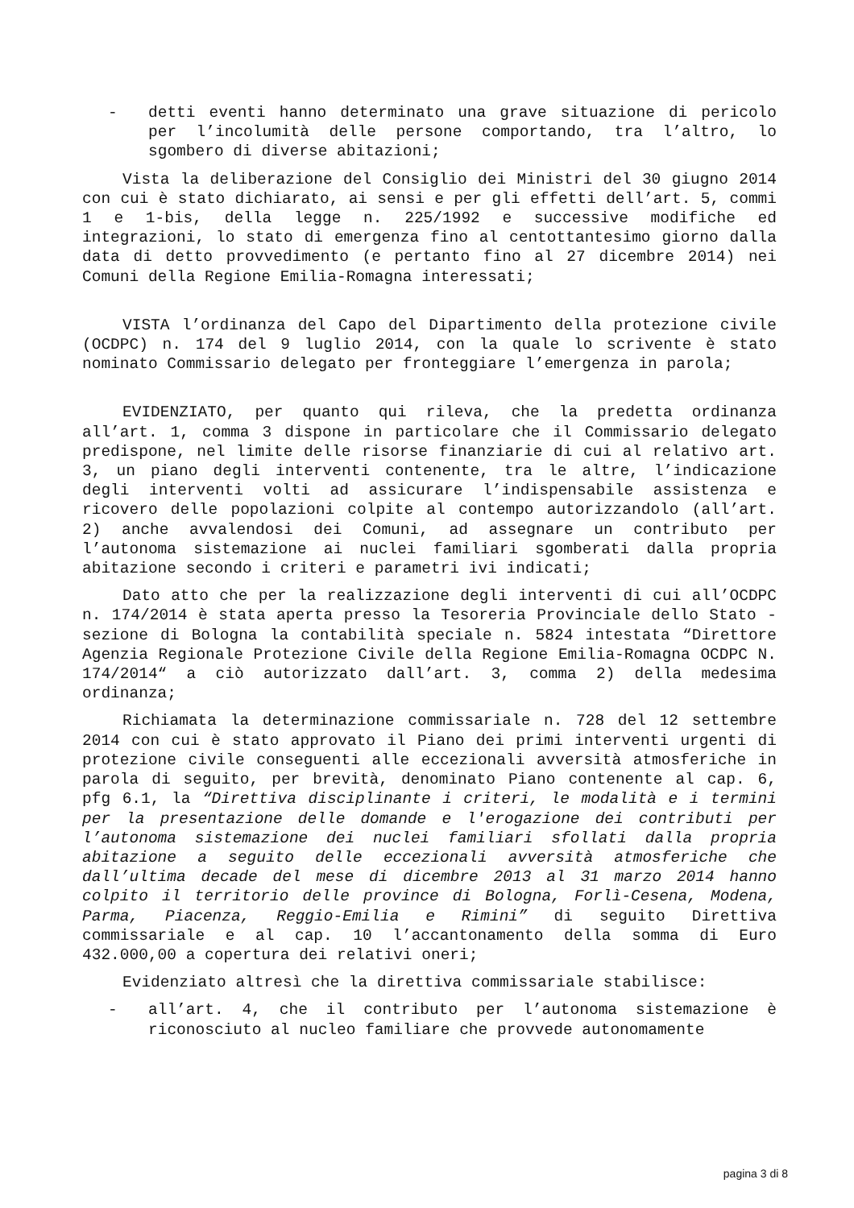- detti eventi hanno determinato una grave situazione di pericolo per l’incolumità delle persone comportando, tra l’altro, lo sgombero di diverse abitazioni;
Vista la deliberazione del Consiglio dei Ministri del 30 giugno 2014 con cui è stato dichiarato, ai sensi e per gli effetti dell’art. 5, commi 1 e 1-bis, della legge n. 225/1992 e successive modifiche ed integrazioni, lo stato di emergenza fino al centottantesimo giorno dalla data di detto provvedimento (e pertanto fino al 27 dicembre 2014) nei Comuni della Regione Emilia-Romagna interessati;
VISTA l’ordinanza del Capo del Dipartimento della protezione civile (OCDPC) n. 174 del 9 luglio 2014, con la quale lo scrivente è stato nominato Commissario delegato per fronteggiare l’emergenza in parola;
EVIDENZIATO, per quanto qui rileva, che la predetta ordinanza all’art. 1, comma 3 dispone in particolare che il Commissario delegato predispone, nel limite delle risorse finanziarie di cui al relativo art. 3, un piano degli interventi contenente, tra le altre, l’indicazione degli interventi volti ad assicurare l’indispensabile assistenza e ricovero delle popolazioni colpite al contempo autorizzandolo (all’art. 2) anche avvalendosi dei Comuni, ad assegnare un contributo per l’autonoma sistemazione ai nuclei familiari sgomberati dalla propria abitazione secondo i criteri e parametri ivi indicati;
Dato atto che per la realizzazione degli interventi di cui all’OCDPC n. 174/2014 è stata aperta presso la Tesoreria Provinciale dello Stato - sezione di Bologna la contabilità speciale n. 5824 intestata “Direttore Agenzia Regionale Protezione Civile della Regione Emilia-Romagna OCDPC N. 174/2014“ a ciò autorizzato dall’art. 3, comma 2) della medesima ordinanza;
Richiamata la determinazione commissariale n. 728 del 12 settembre 2014 con cui è stato approvato il Piano dei primi interventi urgenti di protezione civile conseguenti alle eccezionali avversità atmosferiche in parola di seguito, per brevità, denominato Piano contenente al cap. 6, pfg 6.1, la “Direttiva disciplinante i criteri, le modalità e i termini per la presentazione delle domande e l'erogazione dei contributi per l’autonoma sistemazione dei nuclei familiari sfollati dalla propria abitazione a seguito delle eccezionali avversità atmosferiche che dall’ultima decade del mese di dicembre 2013 al 31 marzo 2014 hanno colpito il territorio delle province di Bologna, Forlì-Cesena, Modena, Parma, Piacenza, Reggio-Emilia e Rimini” di seguito Direttiva commissariale e al cap. 10 l’accantonamento della somma di Euro 432.000,00 a copertura dei relativi oneri;
Evidenziato altresì che la direttiva commissariale stabilisce:
- all’art. 4, che il contributo per l’autonoma sistemazione è riconosciuto al nucleo familiare che provvede autonomamente
pagina 3 di 8